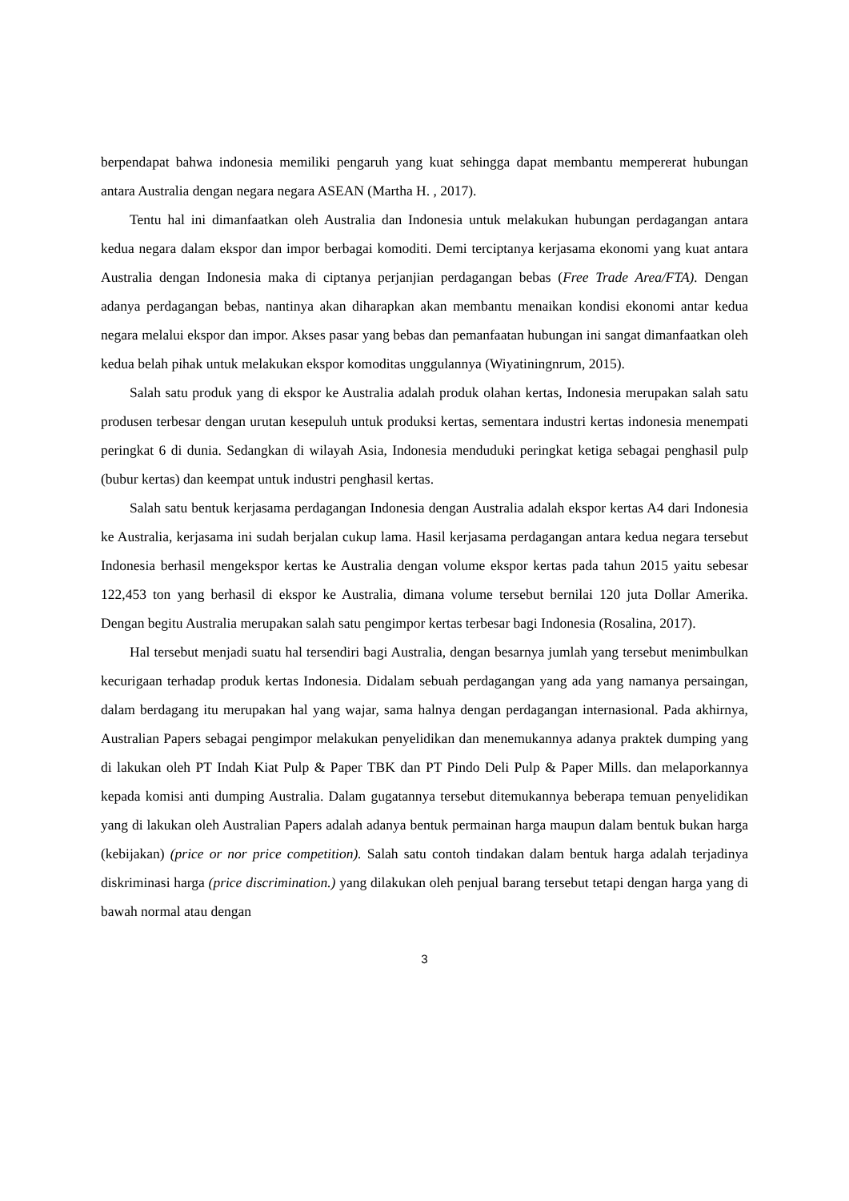berpendapat bahwa indonesia memiliki pengaruh yang kuat sehingga dapat membantu mempererat hubungan antara Australia dengan negara negara ASEAN (Martha H. , 2017).
Tentu hal ini dimanfaatkan oleh Australia dan Indonesia untuk melakukan hubungan perdagangan antara kedua negara dalam ekspor dan impor berbagai komoditi. Demi terciptanya kerjasama ekonomi yang kuat antara Australia dengan Indonesia maka di ciptanya perjanjian perdagangan bebas (Free Trade Area/FTA). Dengan adanya perdagangan bebas, nantinya akan diharapkan akan membantu menaikan kondisi ekonomi antar kedua negara melalui ekspor dan impor. Akses pasar yang bebas dan pemanfaatan hubungan ini sangat dimanfaatkan oleh kedua belah pihak untuk melakukan ekspor komoditas unggulannya (Wiyatiningnrum, 2015).
Salah satu produk yang di ekspor ke Australia adalah produk olahan kertas, Indonesia merupakan salah satu produsen terbesar dengan urutan kesepuluh untuk produksi kertas, sementara industri kertas indonesia menempati peringkat 6 di dunia. Sedangkan di wilayah Asia, Indonesia menduduki peringkat ketiga sebagai penghasil pulp (bubur kertas) dan keempat untuk industri penghasil kertas.
Salah satu bentuk kerjasama perdagangan Indonesia dengan Australia adalah ekspor kertas A4 dari Indonesia ke Australia, kerjasama ini sudah berjalan cukup lama. Hasil kerjasama perdagangan antara kedua negara tersebut Indonesia berhasil mengekspor kertas ke Australia dengan volume ekspor kertas pada tahun 2015 yaitu sebesar 122,453 ton yang berhasil di ekspor ke Australia, dimana volume tersebut bernilai 120 juta Dollar Amerika. Dengan begitu Australia merupakan salah satu pengimpor kertas terbesar bagi Indonesia (Rosalina, 2017).
Hal tersebut menjadi suatu hal tersendiri bagi Australia, dengan besarnya jumlah yang tersebut menimbulkan kecurigaan terhadap produk kertas Indonesia. Didalam sebuah perdagangan yang ada yang namanya persaingan, dalam berdagang itu merupakan hal yang wajar, sama halnya dengan perdagangan internasional. Pada akhirnya, Australian Papers sebagai pengimpor melakukan penyelidikan dan menemukannya adanya praktek dumping yang di lakukan oleh PT Indah Kiat Pulp & Paper TBK dan PT Pindo Deli Pulp & Paper Mills. dan melaporkannya kepada komisi anti dumping Australia. Dalam gugatannya tersebut ditemukannya beberapa temuan penyelidikan yang di lakukan oleh Australian Papers adalah adanya bentuk permainan harga maupun dalam bentuk bukan harga (kebijakan) (price or nor price competition). Salah satu contoh tindakan dalam bentuk harga adalah terjadinya diskriminasi harga (price discrimination.) yang dilakukan oleh penjual barang tersebut tetapi dengan harga yang di bawah normal atau dengan
3